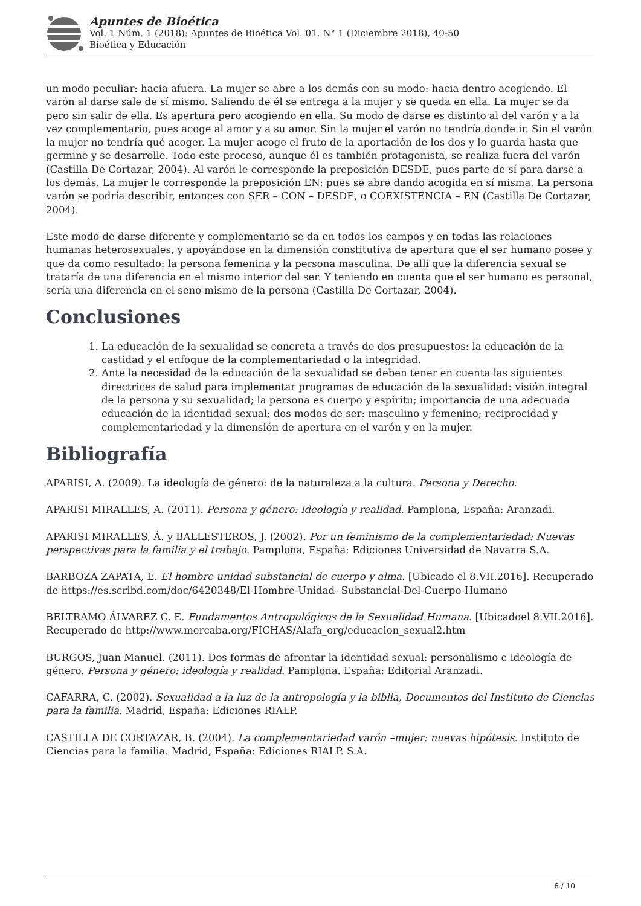Apuntes de Bioética
Vol. 1 Núm. 1 (2018): Apuntes de Bioética Vol. 01. N° 1 (Diciembre 2018), 40-50
Bioética y Educación
un modo peculiar: hacia afuera. La mujer se abre a los demás con su modo: hacia dentro acogiendo. El varón al darse sale de sí mismo. Saliendo de él se entrega a la mujer y se queda en ella. La mujer se da pero sin salir de ella. Es apertura pero acogiendo en ella. Su modo de darse es distinto al del varón y a la vez complementario, pues acoge al amor y a su amor. Sin la mujer el varón no tendría donde ir. Sin el varón la mujer no tendría qué acoger. La mujer acoge el fruto de la aportación de los dos y lo guarda hasta que germine y se desarrolle. Todo este proceso, aunque él es también protagonista, se realiza fuera del varón (Castilla De Cortazar, 2004). Al varón le corresponde la preposición DESDE, pues parte de sí para darse a los demás. La mujer le corresponde la preposición EN: pues se abre dando acogida en sí misma. La persona varón se podría describir, entonces con SER – CON – DESDE, o COEXISTENCIA – EN (Castilla De Cortazar, 2004).
Este modo de darse diferente y complementario se da en todos los campos y en todas las relaciones humanas heterosexuales, y apoyándose en la dimensión constitutiva de apertura que el ser humano posee y que da como resultado: la persona femenina y la persona masculina. De allí que la diferencia sexual se trataría de una diferencia en el mismo interior del ser. Y teniendo en cuenta que el ser humano es personal, sería una diferencia en el seno mismo de la persona (Castilla De Cortazar, 2004).
Conclusiones
1. La educación de la sexualidad se concreta a través de dos presupuestos: la educación de la castidad y el enfoque de la complementariedad o la integridad.
2. Ante la necesidad de la educación de la sexualidad se deben tener en cuenta las siguientes directrices de salud para implementar programas de educación de la sexualidad: visión integral de la persona y su sexualidad; la persona es cuerpo y espíritu; importancia de una adecuada educación de la identidad sexual; dos modos de ser: masculino y femenino; reciprocidad y complementariedad y la dimensión de apertura en el varón y en la mujer.
Bibliografía
APARISI, A. (2009). La ideología de género: de la naturaleza a la cultura. Persona y Derecho.
APARISI MIRALLES, A. (2011). Persona y género: ideología y realidad. Pamplona, España: Aranzadi.
APARISI MIRALLES, Á. y BALLESTEROS, J. (2002). Por un feminismo de la complementariedad: Nuevas perspectivas para la familia y el trabajo. Pamplona, España: Ediciones Universidad de Navarra S.A.
BARBOZA ZAPATA, E. El hombre unidad substancial de cuerpo y alma. [Ubicado el 8.VII.2016]. Recuperado de https://es.scribd.com/doc/6420348/El-Hombre-Unidad- Substancial-Del-Cuerpo-Humano
BELTRAMO ÁLVAREZ C. E. Fundamentos Antropológicos de la Sexualidad Humana. [Ubicadoel 8.VII.2016]. Recuperado de http://www.mercaba.org/FICHAS/Alafa_org/educacion_sexual2.htm
BURGOS, Juan Manuel. (2011). Dos formas de afrontar la identidad sexual: personalismo e ideología de género. Persona y género: ideología y realidad. Pamplona. España: Editorial Aranzadi.
CAFARRA, C. (2002). Sexualidad a la luz de la antropología y la biblia, Documentos del Instituto de Ciencias para la familia. Madrid, España: Ediciones RIALP.
CASTILLA DE CORTAZAR, B. (2004). La complementariedad varón –mujer: nuevas hipótesis. Instituto de Ciencias para la familia. Madrid, España: Ediciones RIALP. S.A.
8 / 10